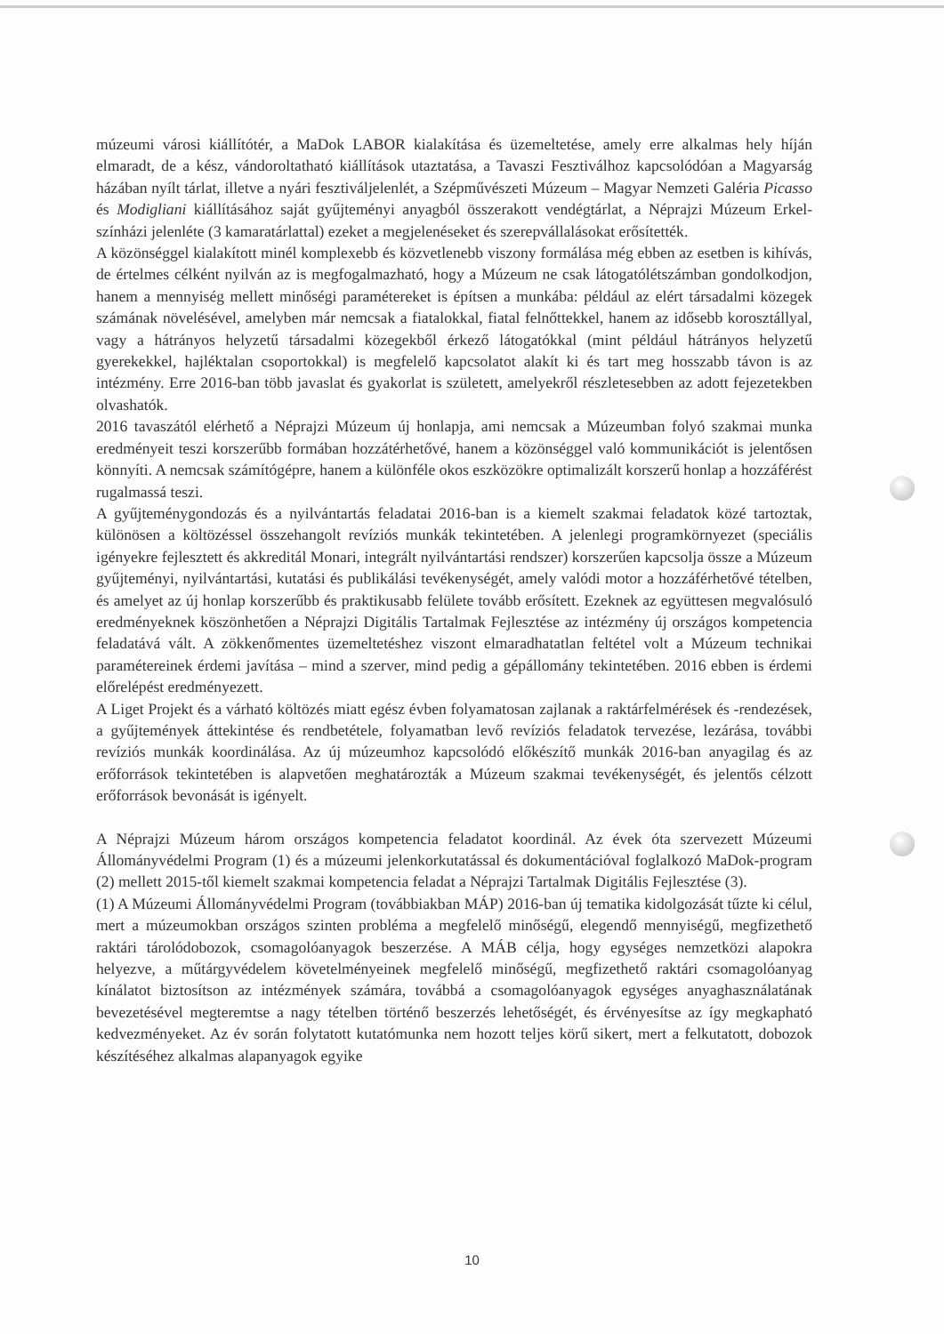múzeumi városi kiállítótér, a MaDok LABOR kialakítása és üzemeltetése, amely erre alkalmas hely híján elmaradt, de a kész, vándoroltatható kiállítások utaztatása, a Tavaszi Fesztiválhoz kapcsolódóan a Magyarság házában nyílt tárlat, illetve a nyári fesztiváljelenlét, a Szépművészeti Múzeum – Magyar Nemzeti Galéria Picasso és Modigliani kiállításához saját gyűjteményi anyagból összerakott vendégtárlat, a Néprajzi Múzeum Erkel-színházi jelenléte (3 kamaratárlattal) ezeket a megjelenéseket és szerepvállalásokat erősítették.
A közönséggel kialakított minél komplexebb és közvetlenebb viszony formálása még ebben az esetben is kihívás, de értelmes célként nyilván az is megfogalmazható, hogy a Múzeum ne csak látogatólétszámban gondolkodjon, hanem a mennyiség mellett minőségi paramétereket is építsen a munkába: például az elért társadalmi közegek számának növelésével, amelyben már nemcsak a fiatalokkal, fiatal felnőttekkel, hanem az idősebb korosztállyal, vagy a hátrányos helyzetű társadalmi közegekből érkező látogatókkal (mint például hátrányos helyzetű gyerekekkel, hajléktalan csoportokkal) is megfelelő kapcsolatot alakít ki és tart meg hosszabb távon is az intézmény. Erre 2016-ban több javaslat és gyakorlat is született, amelyekről részletesebben az adott fejezetekben olvashatók.
2016 tavaszától elérhető a Néprajzi Múzeum új honlapja, ami nemcsak a Múzeumban folyó szakmai munka eredményeit teszi korszerűbb formában hozzátérhetővé, hanem a közönséggel való kommunikációt is jelentősen könnyíti. A nemcsak számítógépre, hanem a különféle okos eszközökre optimalizált korszerű honlap a hozzáférést rugalmassá teszi.
A gyűjteménygondozás és a nyilvántartás feladatai 2016-ban is a kiemelt szakmai feladatok közé tartoztak, különösen a költözéssel összehangolt revíziós munkák tekintetében. A jelenlegi programkörnyezet (speciális igényekre fejlesztett és akkreditál Monari, integrált nyilvántartási rendszer) korszerűen kapcsolja össze a Múzeum gyűjteményi, nyilvántartási, kutatási és publikálási tevékenységét, amely valódi motor a hozzáférhetővé tételben, és amelyet az új honlap korszerűbb és praktikusabb felülete tovább erősített. Ezeknek az együttesen megvalósuló eredményeknek köszönhetően a Néprajzi Digitális Tartalmak Fejlesztése az intézmény új országos kompetencia feladatává vált. A zökkenőmentes üzemeltetéshez viszont elmaradhatatlan feltétel volt a Múzeum technikai paramétereinek érdemi javítása – mind a szerver, mind pedig a gépállomány tekintetében. 2016 ebben is érdemi előrelépést eredményezett.
A Liget Projekt és a várható költözés miatt egész évben folyamatosan zajlanak a raktárfelmérések és -rendezések, a gyűjtemények áttekintése és rendbetétele, folyamatban levő revíziós feladatok tervezése, lezárása, további revíziós munkák koordinálása. Az új múzeumhoz kapcsolódó előkészítő munkák 2016-ban anyagilag és az erőforrások tekintetében is alapvetően meghatározták a Múzeum szakmai tevékenységét, és jelentős célzott erőforrások bevonását is igényelt.
A Néprajzi Múzeum három országos kompetencia feladatot koordinál. Az évek óta szervezett Múzeumi Állományvédelmi Program (1) és a múzeumi jelenkorkutatással és dokumentációval foglalkozó MaDok-program (2) mellett 2015-től kiemelt szakmai kompetencia feladat a Néprajzi Tartalmak Digitális Fejlesztése (3).
(1) A Múzeumi Állományvédelmi Program (továbbiakban MÁP) 2016-ban új tematika kidolgozását tűzte ki célul, mert a múzeumokban országos szinten probléma a megfelelő minőségű, elegendő mennyiségű, megfizethető raktári tárolódobozok, csomagolóanyagok beszerzése. A MÁB célja, hogy egységes nemzetközi alapokra helyezve, a műtárgyvédelem követelményeinek megfelelő minőségű, megfizethető raktári csomagolóanyag kínálatot biztosítson az intézmények számára, továbbá a csomagolóanyagok egységes anyaghasználatának bevezetésével megteremtse a nagy tételben történő beszerzés lehetőségét, és érvényesítse az így megkapható kedvezményeket. Az év során folytatott kutatómunka nem hozott teljes körű sikert, mert a felkutatott, dobozok készítéséhez alkalmas alapanyagok egyike
10